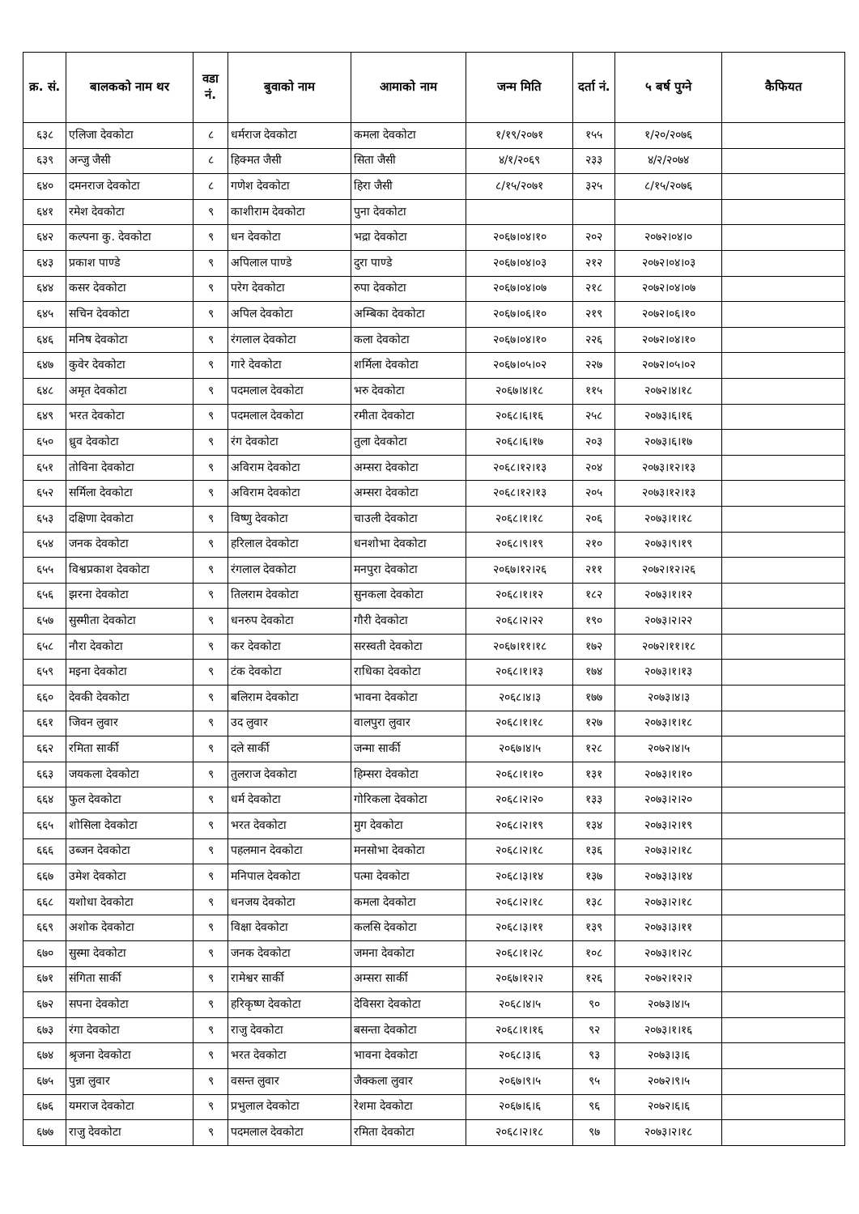| क्र. सं. | बालकको नाम थर | वडा नं. | बुवाको नाम | आमाको नाम | जन्म मिति | दर्ता नं. | ५ बर्ष पुग्ने | कैफियत |
| --- | --- | --- | --- | --- | --- | --- | --- | --- |
| ६३८ | एलिजा देवकोटा | ८ | धर्मराज देवकोटा | कमला देवकोटा | १/१९/२०७१ | १५५ | १/२०/२०७६ | |
| ६३९ | अन्जु जैसी | ८ | हिक्मत जैसी | सिता जैसी | ४/१/२०६९ | २३३ | ४/२/२०७४ | |
| ६४० | दमनराज देवकोटा | ८ | गणेश देवकोटा | हिरा जैसी | ८/१५/२०७१ | ३२५ | ८/१५/२०७६ | |
| ६४१ | रमेश देवकोटा | ९ | काशीराम देवकोटा | पुना देवकोटा | | | | |
| ६४२ | कल्पना कु. देवकोटा | ९ | धन देवकोटा | भद्रा देवकोटा | २०६७।०४।१० | २०२ | २०७२।०४।० | |
| ६४३ | प्रकाश पाण्डे | ९ | अपिलाल पाण्डे | दुरा पाण्डे | २०६७।०४।०३ | २१२ | २०७२।०४।०३ | |
| ६४४ | कसर देवकोटा | ९ | परेग देवकोटा | रुपा देवकोटा | २०६७।०४।०७ | २१८ | २०७२।०४।०७ | |
| ६४५ | सचिन देवकोटा | ९ | अपिल देवकोटा | अम्बिका देवकोटा | २०६७।०६।१० | २१९ | २०७२।०६।१० | |
| ६४६ | मनिष देवकोटा | ९ | रंगलाल देवकोटा | कला देवकोटा | २०६७।०४।१० | २२६ | २०७२।०४।१० | |
| ६४७ | कुवेर देवकोटा | ९ | गारे देवकोटा | शर्मिला देवकोटा | २०६७।०५।०२ | २२७ | २०७२।०५।०२ | |
| ६४८ | अमृत देवकोटा | ९ | पदमलाल देवकोटा | भरु देवकोटा | २०६७।४।१८ | ११५ | २०७२।४।१८ | |
| ६४९ | भरत देवकोटा | ९ | पदमलाल देवकोटा | रमीता देवकोटा | २०६८।६।१६ | २५८ | २०७३।६।१६ | |
| ६५० | ध्रुव देवकोटा | ९ | रंग देवकोटा | तुला देवकोटा | २०६८।६।१७ | २०३ | २०७३।६।१७ | |
| ६५१ | तोविना देवकोटा | ९ | अविराम देवकोटा | अम्सरा देवकोटा | २०६८।१२।१३ | २०४ | २०७३।१२।१३ | |
| ६५२ | सर्मिला देवकोटा | ९ | अविराम देवकोटा | अम्सरा देवकोटा | २०६८।१२।१३ | २०५ | २०७३।१२।१३ | |
| ६५३ | दक्षिणा देवकोटा | ९ | विष्णु देवकोटा | चाउली देवकोटा | २०६८।१।१८ | २०६ | २०७३।१।१८ | |
| ६५४ | जनक देवकोटा | ९ | हरिलाल देवकोटा | धनशोभा देवकोटा | २०६८।९।१९ | २१० | २०७३।९।१९ | |
| ६५५ | विश्वप्रकाश देवकोटा | ९ | रंगलाल देवकोटा | मनपुरा देवकोटा | २०६७।१२।२६ | २११ | २०७२।१२।२६ | |
| ६५६ | झरना देवकोटा | ९ | तिलराम देवकोटा | सुनकला देवकोटा | २०६८।१।१२ | १८२ | २०७३।१।१२ | |
| ६५७ | सुस्मीता देवकोटा | ९ | धनरुप देवकोटा | गौरी देवकोटा | २०६८।२।२२ | १९० | २०७३।२।२२ | |
| ६५८ | नौरा देवकोटा | ९ | कर देवकोटा | सरस्वती देवकोटा | २०६७।११।१८ | १७२ | २०७२।११।१८ | |
| ६५९ | मइना देवकोटा | ९ | टंक देवकोटा | राधिका देवकोटा | २०६८।१।१३ | १७४ | २०७३।१।१३ | |
| ६६० | देवकी देवकोटा | ९ | बलिराम देवकोटा | भावना देवकोटा | २०६८।४।३ | १७७ | २०७३।४।३ | |
| ६६१ | जिवन लुवार | ९ | उद लुवार | वालपुरा लुवार | २०६८।१।१८ | १२७ | २०७३।१।१८ | |
| ६६२ | रमिता सार्की | ९ | दले सार्की | जन्मा सार्की | २०६७।४।५ | १२८ | २०७२।४।५ | |
| ६६३ | जयकला देवकोटा | ९ | तुलराज देवकोटा | हिम्सरा देवकोटा | २०६८।१।१० | १३१ | २०७३।१।१० | |
| ६६४ | फुल देवकोटा | ९ | धर्म देवकोटा | गोरिकला देवकोटा | २०६८।२।२० | १३३ | २०७३।२।२० | |
| ६६५ | शोसिला देवकोटा | ९ | भरत देवकोटा | मुग देवकोटा | २०६८।२।१९ | १३४ | २०७३।२।१९ | |
| ६६६ | उब्जन देवकोटा | ९ | पहलमान देवकोटा | मनसोभा देवकोटा | २०६८।२।१८ | १३६ | २०७३।२।१८ | |
| ६६७ | उमेश देवकोटा | ९ | मनिपाल देवकोटा | पत्मा देवकोटा | २०६८।३।१४ | १३७ | २०७३।३।१४ | |
| ६६८ | यशोधा देवकोटा | ९ | धनजय देवकोटा | कमला देवकोटा | २०६८।२।१८ | १३८ | २०७३।२।१८ | |
| ६६९ | अशोक देवकोटा | ९ | विक्षा देवकोटा | कलसि देवकोटा | २०६८।३।११ | १३९ | २०७३।३।११ | |
| ६७० | सुस्मा देवकोटा | ९ | जनक देवकोटा | जमना देवकोटा | २०६८।१।२८ | १०८ | २०७३।१।२८ | |
| ६७१ | संगिता सार्की | ९ | रामेश्वर सार्की | अम्सरा सार्की | २०६७।१२।२ | १२६ | २०७२।१२।२ | |
| ६७२ | सपना देवकोटा | ९ | हरिकृष्ण देवकोटा | देविसरा देवकोटा | २०६८।४।५ | ९० | २०७३।४।५ | |
| ६७३ | रंगा देवकोटा | ९ | राजु देवकोटा | बसन्ता देवकोटा | २०६८।१।१६ | ९२ | २०७३।१।१६ | |
| ६७४ | श्रृजना देवकोटा | ९ | भरत देवकोटा | भावना देवकोटा | २०६८।३।६ | ९३ | २०७३।३।६ | |
| ६७५ | पुन्ना लुवार | ९ | वसन्त लुवार | जैक्कला लुवार | २०६७।९।५ | ९५ | २०७२।९।५ | |
| ६७६ | यमराज देवकोटा | ९ | प्रभुलाल देवकोटा | रेशमा देवकोटा | २०६७।६।६ | ९६ | २०७२।६।६ | |
| ६७७ | राजु देवकोटा | ९ | पदमलाल देवकोटा | रमिता देवकोटा | २०६८।२।१८ | ९७ | २०७३।२।१८ | |